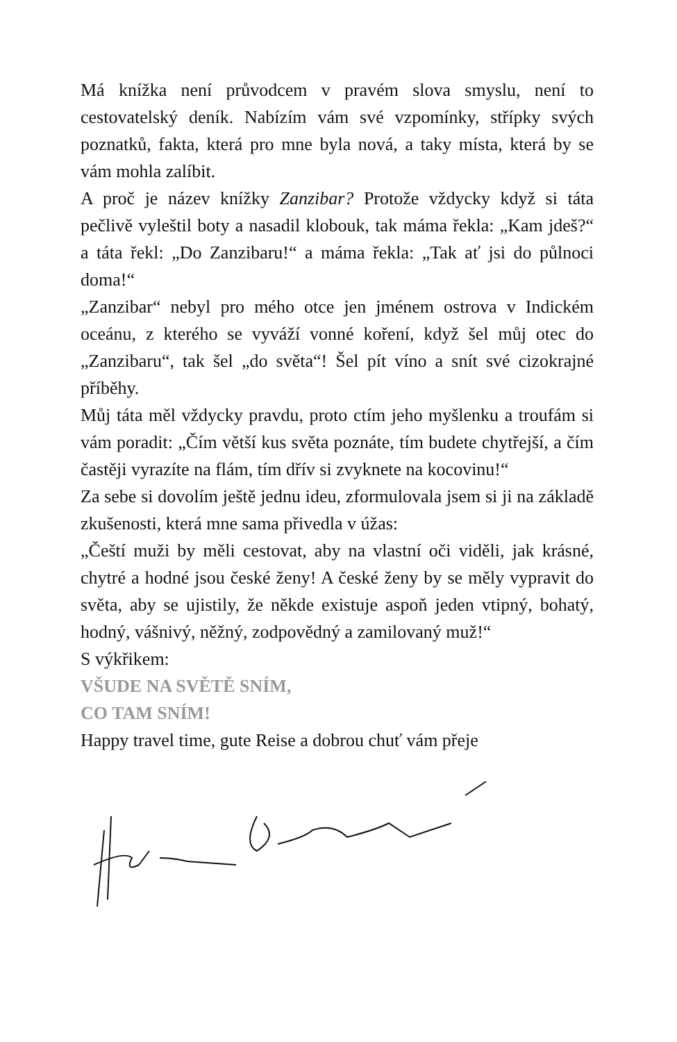Má knížka není průvodcem v pravém slova smyslu, není to cestovatelský deník. Nabízím vám své vzpomínky, střípky svých poznatků, fakta, která pro mne byla nová, a taky místa, která by se vám mohla zalíbit.
A proč je název knížky Zanzibar? Protože vždycky když si táta pečlivě vyleštil boty a nasadil klobouk, tak máma řekla: „Kam jdeš?“ a táta řekl: „Do Zanzibaru!“ a máma řekla: „Tak ať jsi do půlnoci doma!“
„Zanzibar“ nebyl pro mého otce jen jménem ostrova v Indickém oceánu, z kterého se vyváží vonné koření, když šel můj otec do „Zanzibaru“, tak šel „do světa“! Šel pít víno a snít své cizokrajné příběhy.
Můj táta měl vždycky pravdu, proto ctím jeho myšlenku a troufám si vám poradit: „Čím větší kus světa poznáte, tím budete chytřejší, a čím častěji vyrazíte na flám, tím dřív si zvyknete na kocovinu!“
Za sebe si dovolím ještě jednu ideu, zformulovala jsem si ji na základě zkušenosti, která mne sama přivedla v úžas:
„Čeští muži by měli cestovat, aby na vlastní oči viděli, jak krásné, chytré a hodné jsou české ženy! A české ženy by se měly vypravit do světa, aby se ujistily, že někde existuje aspoň jeden vtipný, bohatý, hodný, vášnivý, něžný, zodpovědný a zamilovaný muž!“
S výkřikem:
VŠUDE NA SVĚTĚ SNÍM,
CO TAM SNÍM!
Happy travel time, gute Reise a dobrou chuť vám přeje